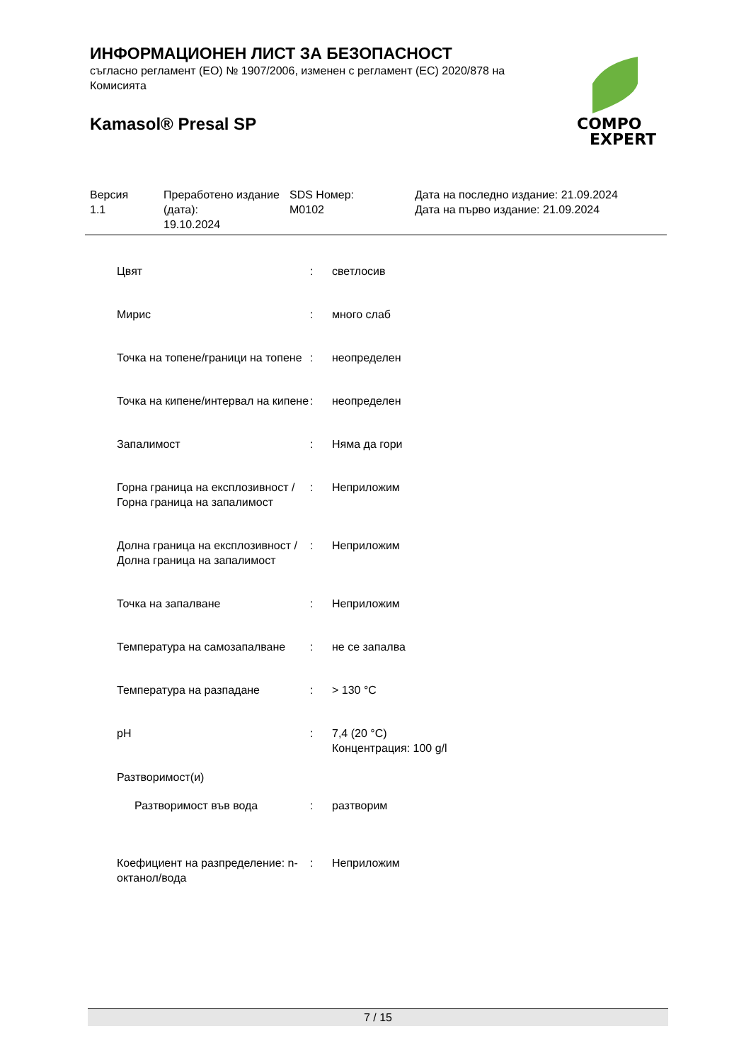ИНФОРМАЦИОНЕН ЛИСТ ЗА БЕЗОПАСНОСТ
съгласно регламент (ЕО) № 1907/2006, изменен с регламент (ЕС) 2020/878 на Комисията
Kamasol® Presal SP
COMPO
EXPERT
| Версия 1.1 | Преработено издание (дата): 19.10.2024 | SDS Номер: M0102 | Дата на последно издание: 21.09.2024 Дата на първо издание: 21.09.2024 |
| Цвят | : | светлосив |
| Мирис | : | много слаб |
| Точка на топене/граници на топене | : | неопределен |
| Точка на кипене/интервал на кипене | : | неопределен |
| Запалимост | : | Няма да гори |
| Горна граница на експлозивност / Горна граница на запалимост | : | Неприложим |
| Долна граница на експлозивност / Долна граница на запалимост | : | Неприложим |
| Точка на запалване | : | Неприложим |
| Температура на самозапалване | : | не се запалва |
| Температура на разпадане | : | > 130 °C |
| pH | : | 7,4 (20 °C) Концентрация: 100 g/l |
| Разтворимост(и) | | |
| Разтворимост във вода | : | разтворим |
| Коефициент на разпределение: n-октанол/вода | : | Неприложим |
7 / 15